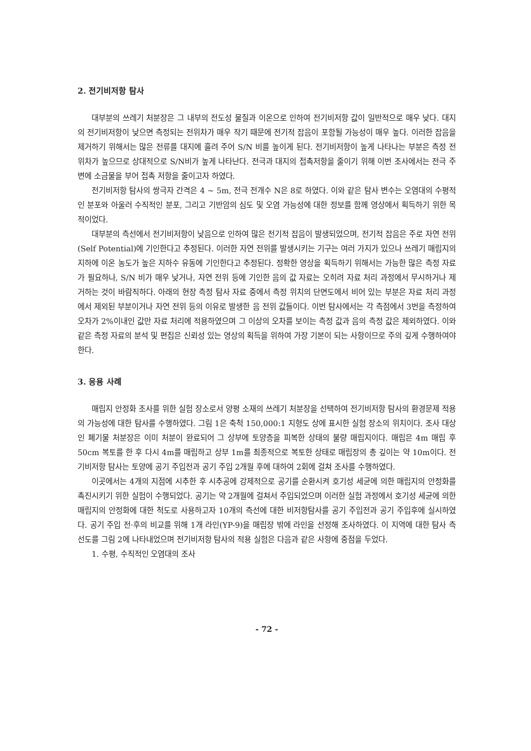2. 전기비저항 탐사
대부분의 쓰레기 처분장은 그 내부의 전도성 물질과 이온으로 인하여 전기비저항 값이 일반적으로 매우 낮다. 대지의 전기비저항이 낮으면 측정되는 전위차가 매우 작기 때문에 전기적 잡음이 포함될 가능성이 매우 높다. 이러한 잡음을 제거하기 위해서는 많은 전류를 대지에 흘려 주어 S/N 비를 높이게 된다. 전기비저항이 높게 나타나는 부분은 측정 전위차가 높으므로 상대적으로 S/N비가 높게 나타난다. 전극과 대지의 접촉저항을 줄이기 위해 이번 조사에서는 전극 주변에 소금물을 부어 접촉 저항을 줄이고자 하였다.
전기비저항 탐사의 쌍극자 간격은 4 ~ 5m, 전극 전개수 N은 8로 하였다. 이와 같은 탐사 변수는 오염대의 수평적인 분포와 아울러 수직적인 분포, 그리고 기반암의 심도 및 오염 가능성에 대한 정보를 함께 영상에서 획득하기 위한 목적이었다.
대부분의 측선에서 전기비저항이 낮음으로 인하여 많은 전기적 잡음이 발생되었으며, 전기적 잡음은 주로 자연 전위(Self Potential)에 기인한다고 추정된다. 이러한 자연 전위를 발생시키는 기구는 여러 가지가 있으나 쓰레기 매립지의 지하에 이온 농도가 높은 지하수 유동에 기인한다고 추정된다. 정확한 영상을 획득하기 위해서는 가능한 많은 측정 자료가 필요하나, S/N 비가 매우 낮거나, 자연 전위 등에 기인한 음의 값 자료는 오히려 자료 처리 과정에서 무시하거나 제거하는 것이 바람직하다. 아래의 현장 측정 탐사 자료 중에서 측정 위치의 단면도에서 비어 있는 부분은 자료 처리 과정에서 제외된 부분이거나 자연 전위 등의 이유로 발생한 음 전위 값들이다. 이번 탐사에서는 각 측점에서 3번을 측정하여 오차가 2%이내인 값만 자료 처리에 적용하였으며 그 이상의 오차를 보이는 측정 값과 음의 측정 값은 제외하였다. 이와 같은 측정 자료의 분석 및 편집은 신뢰성 있는 영상의 획득을 위하여 가장 기본이 되는 사항이므로 주의 깊게 수행하여야 한다.
3. 응용 사례
매립지 안정화 조사를 위한 실험 장소로서 양평 소재의 쓰레기 처분장을 선택하여 전기비저항 탐사의 환경문제 적용의 가능성에 대한 탐사를 수행하였다. 그림 1은 축척 150,000:1 지형도 상에 표시한 실험 장소의 위치이다. 조사 대상인 폐기물 처분장은 이미 처분이 완료되어 그 상부에 토양층을 피복한 상태의 불량 매립지이다. 매립은 4m 매립 후 50cm 복토를 한 후 다시 4m를 매립하고 상부 1m를 최종적으로 복토한 상태로 매립장의 총 깊이는 약 10m이다. 전기비저항 탐사는 토양에 공기 주입전과 공기 주입 2개월 후에 대하여 2회에 걸쳐 조사를 수행하였다.
이곳에서는 4개의 지점에 시추한 후 시추공에 강제적으로 공기를 순환시켜 호기성 세균에 의한 매립지의 안정화를 촉진시키기 위한 실험이 수행되었다. 공기는 약 2개월에 걸쳐서 주입되었으며 이러한 실험 과정에서 호기성 세균에 의한 매립지의 안정화에 대한 척도로 사용하고자 10개의 측선에 대한 비저항탐사를 공기 주입전과 공기 주입후에 실시하였다. 공기 주입 전·후의 비교를 위해 1개 라인(YP-9)을 매립장 밖에 라인을 선정해 조사하였다. 이 지역에 대한 탐사 측선도를 그림 2에 나타내었으며 전기비저항 탐사의 적용 실험은 다음과 같은 사항에 중점을 두었다.
1. 수평, 수직적인 오염대의 조사
- 72 -